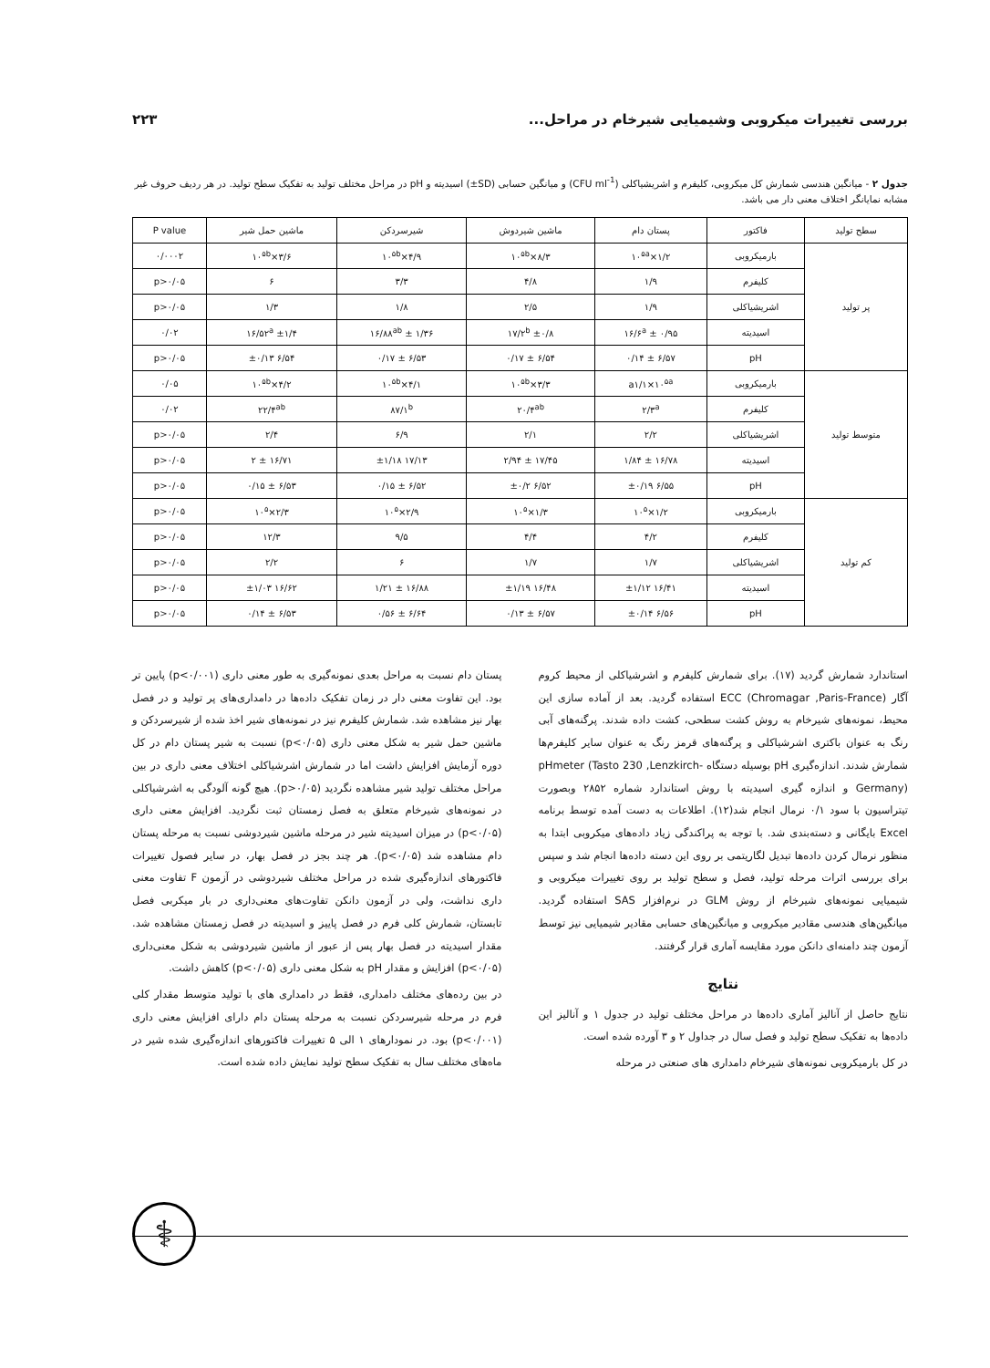بررسی تغییرات میکروبی وشیمیایی شیرخام در مراحل... ۲۲۳
جدول ۲ - میانگین هندسی شمارش کل میکروبی، کلیفرم و اشریشیاکلی (CFU ml<sup>-1</sup>) و میانگین حسابی (SD±) اسیدیته و pH در مراحل مختلف تولید به تفکیک سطح تولید. در هر ردیف حروف غیر مشابه نمایانگر اختلاف معنی دار می باشد.
| سطح تولید | فاکتور | پستان دام | ماشین شیردوش | شیرسردکن | ماشین حمل شیر | P value |
| --- | --- | --- | --- | --- | --- | --- |
| پر تولید | بارمیکروبی | ۱/۲×۱۰<sup>۵a</sup> | ۸/۳×۱۰<sup>۵b</sup> | ۴/۹×۱۰<sup>۵b</sup> | ۳/۶×۱۰<sup>۵b</sup> | ۰/۰۰۰۲ |
| | کلیفرم | ۱/۹ | ۴/۸ | ۳/۳ | ۶ | p>۰/۰۵ |
| | اشریشیاکلی | ۱/۹ | ۲/۵ | ۱/۸ | ۱/۳ | p>۰/۰۵ |
| | اسیدیته | ۱۶/۶<sup>a</sup> ± ۰/۹۵ | ۱۷/۲<sup>b</sup> ±۰/۸ | ۱۶/۸۸<sup>ab</sup> ± ۱/۳۶ | ۱۶/۵۲<sup>a</sup> ±۱/۴ | ۰/۰۲ |
| | pH | ۶/۵۷ ± ۰/۱۴ | ۶/۵۴ ± ۰/۱۷ | ۶/۵۳ ± ۰/۱۷ | ۶/۵۴ ±۰/۱۳ | p>۰/۰۵ |
| متوسط تولید | بارمیکروبی | a۱/۱×۱۰<sup>۵a</sup> | ۳/۳×۱۰<sup>۵b</sup> | ۴/۱×۱۰<sup>۵b</sup> | ۴/۲×۱۰<sup>۵b</sup> | ۰/۰۵ |
| | کلیفرم | ۲/۳<sup>a</sup> | ۲۰/۴<sup>ab</sup> | ۸۷/۱<sup>b</sup> | ۲۲/۴<sup>ab</sup> | ۰/۰۲ |
| | اشریشیاکلی | ۲/۲ | ۲/۱ | ۶/۹ | ۲/۴ | p>۰/۰۵ |
| | اسیدیته | ۱۶/۷۸ ± ۱/۸۴ | ۱۷/۴۵ ± ۲/۹۴ | ۱۷/۱۳ ±۱/۱۸ | ۱۶/۷۱ ± ۲ | p>۰/۰۵ |
| | pH | ۶/۵۵ ±۰/۱۹ | ۶/۵۲ ±۰/۲ | ۶/۵۲ ± ۰/۱۵ | ۶/۵۳ ± ۰/۱۵ | p>۰/۰۵ |
| کم تولید | بارمیکروبی | ۱/۲×۱۰<sup>۵</sup> | ۱/۳×۱۰<sup>۵</sup> | ۲/۹×۱۰<sup>۵</sup> | ۲/۳×۱۰<sup>۵</sup> | p>۰/۰۵ |
| | کلیفرم | ۴/۲ | ۴/۴ | ۹/۵ | ۱۲/۳ | p>۰/۰۵ |
| | اشریشیاکلی | ۱/۷ | ۱/۷ | ۶ | ۲/۲ | p>۰/۰۵ |
| | اسیدیته | ۱۶/۴۱ ±۱/۱۲ | ۱۶/۴۸ ±۱/۱۹ | ۱۶/۸۸ ± ۱/۲۱ | ۱۶/۶۲ ±۱/۰۳ | p>۰/۰۵ |
| | pH | ۶/۵۶ ±۰/۱۴ | ۶/۵۷ ± ۰/۱۳ | ۶/۶۴ ± ۰/۵۶ | ۶/۵۳ ± ۰/۱۴ | p>۰/۰۵ |
استاندارد شمارش گردید (۱۷). برای شمارش کلیفرم و اشرشیاکلی از محیط کروم آگار ECC (Chromagar ,Paris-France) استفاده گردید. بعد از آماده سازی این محیط، نمونه‌های شیرخام به روش کشت سطحی، کشت داده شدند. پرگنه‌های آبی رنگ به عنوان باکتری اشرشیاکلی و پرگنه‌های قرمز رنگ به عنوان سایر کلیفرم‌ها شمارش شدند. اندازه‌گیری pH بوسیله دستگاه pHmeter (Tasto 230 ,Lenzkirch-Germany) و اندازه گیری اسیدیته با روش استاندارد شماره ۲۸۵۲ وبصورت تیتراسیون با سود ۰/۱ نرمال انجام شد(۱۲). اطلاعات به دست آمده توسط برنامه Excel بایگانی و دسته‌بندی شد. با توجه به پراکندگی زیاد داده‌های میکروبی ابتدا به منظور نرمال کردن داده‌ها تبدیل لگاریتمی بر روی این دسته داده‌ها انجام شد و سپس برای بررسی اثرات مرحله تولید، فصل و سطح تولید بر روی تغییرات میکروبی و شیمیایی نمونه‌های شیرخام از روش GLM در نرم‌افزار SAS استفاده گردید. میانگین‌های هندسی مقادیر میکروبی و میانگین‌های حسابی مقادیر شیمیایی نیز توسط آزمون چند دامنه‌ای دانکن مورد مقایسه آماری قرار گرفتند.
نتایج
نتایج حاصل از آنالیز آماری داده‌ها در مراحل مختلف تولید در جدول ۱ و آنالیز این داده‌ها به تفکیک سطح تولید و فصل سال در جداول ۲ و ۳ آورده شده است.
در کل بارمیکروبی نمونه‌های شیرخام دامداری های صنعتی در مرحله
پستان دام نسبت به مراحل بعدی نمونه‌گیری به طور معنی داری (p<۰/۰۰۱) پایین تر بود. این تفاوت معنی دار در زمان تفکیک داده‌ها در دامداری‌های پر تولید و در فصل بهار نیز مشاهده شد. شمارش کلیفرم نیز در نمونه‌های شیر اخذ شده از شیرسردکن و ماشین حمل شیر به شکل معنی داری (p<۰/۰۵) نسبت به شیر پستان دام در کل دوره آزمایش افزایش داشت اما در شمارش اشرشیاکلی اختلاف معنی داری در بین مراحل مختلف تولید شیر مشاهده نگردید (p>۰/۰۵). هیچ گونه آلودگی به اشرشیاکلی در نمونه‌های شیرخام متعلق به فصل زمستان ثبت نگردید. افزایش معنی داری (p<۰/۰۵) در میزان اسیدیته شیر در مرحله ماشین شیردوشی نسبت به مرحله پستان دام مشاهده شد (p<۰/۰۵). هر چند بجز در فصل بهار، در سایر فصول تغییرات فاکتورهای اندازه‌گیری شده در مراحل مختلف شیردوشی در آزمون F تفاوت معنی داری نداشت، ولی در آزمون دانکن تفاوت‌های معنی‌داری در بار میکربی فصل تابستان، شمارش کلی فرم در فصل پاییز و اسیدیته در فصل زمستان مشاهده شد. مقدار اسیدیته در فصل بهار پس از عبور از ماشین شیردوشی به شکل معنی‌داری (p<۰/۰۵) افزایش و مقدار pH به شکل معنی داری (p<۰/۰۵) کاهش داشت.
در بین رده‌های مختلف دامداری، فقط در دامداری های با تولید متوسط مقدار کلی فرم در مرحله شیرسردکن نسبت به مرحله پستان دام دارای افزایش معنی داری (p<۰/۰۰۱) بود. در نمودارهای ۱ الی ۵ تغییرات فاکتورهای اندازه‌گیری شده شیر در ماه‌های مختلف سال به تفکیک سطح تولید نمایش داده شده است.
⚕